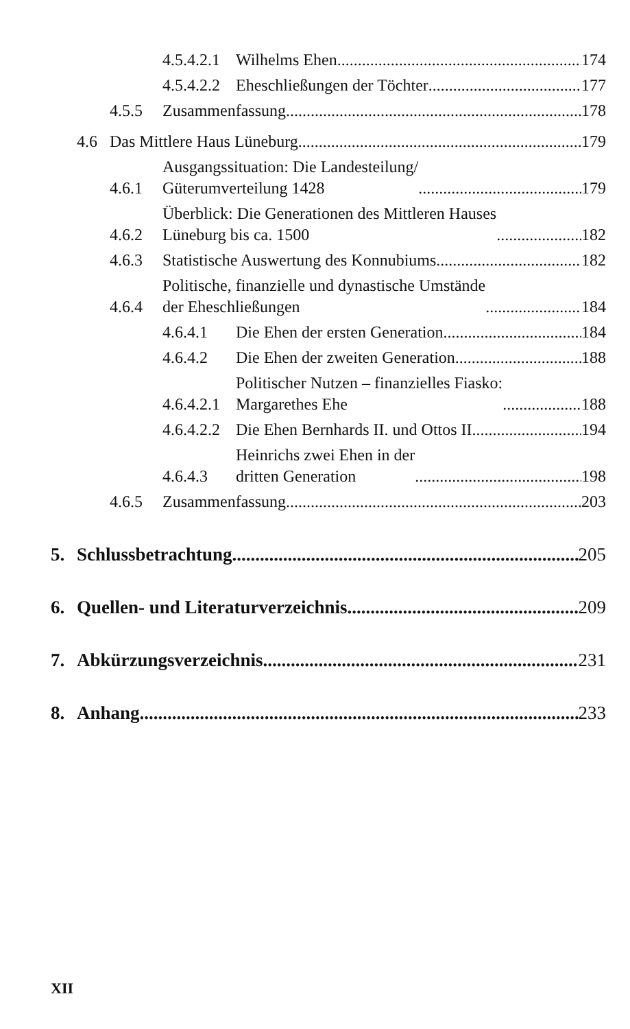4.5.4.2.1 Wilhelms Ehen 174
4.5.4.2.2 Eheschließungen der Töchter 177
4.5.5 Zusammenfassung 178
4.6 Das Mittlere Haus Lüneburg 179
4.6.1 Ausgangssituation: Die Landesteilung/
Güterumverteilung 1428 179
4.6.2 Überblick: Die Generationen des Mittleren Hauses
Lüneburg bis ca. 1500 182
4.6.3 Statistische Auswertung des Konnubiums 182
4.6.4 Politische, finanzielle und dynastische Umstände
der Eheschließungen 184
4.6.4.1 Die Ehen der ersten Generation 184
4.6.4.2 Die Ehen der zweiten Generation 188
4.6.4.2.1 Politischer Nutzen – finanzielles Fiasko:
Margarethes Ehe 188
4.6.4.2.2 Die Ehen Bernhards II. und Ottos II. 194
4.6.4.3 Heinrichs zwei Ehen in der
dritten Generation 198
4.6.5 Zusammenfassung 203
5. Schlussbetrachtung 205
6. Quellen- und Literaturverzeichnis 209
7. Abkürzungsverzeichnis 231
8. Anhang 233
XII